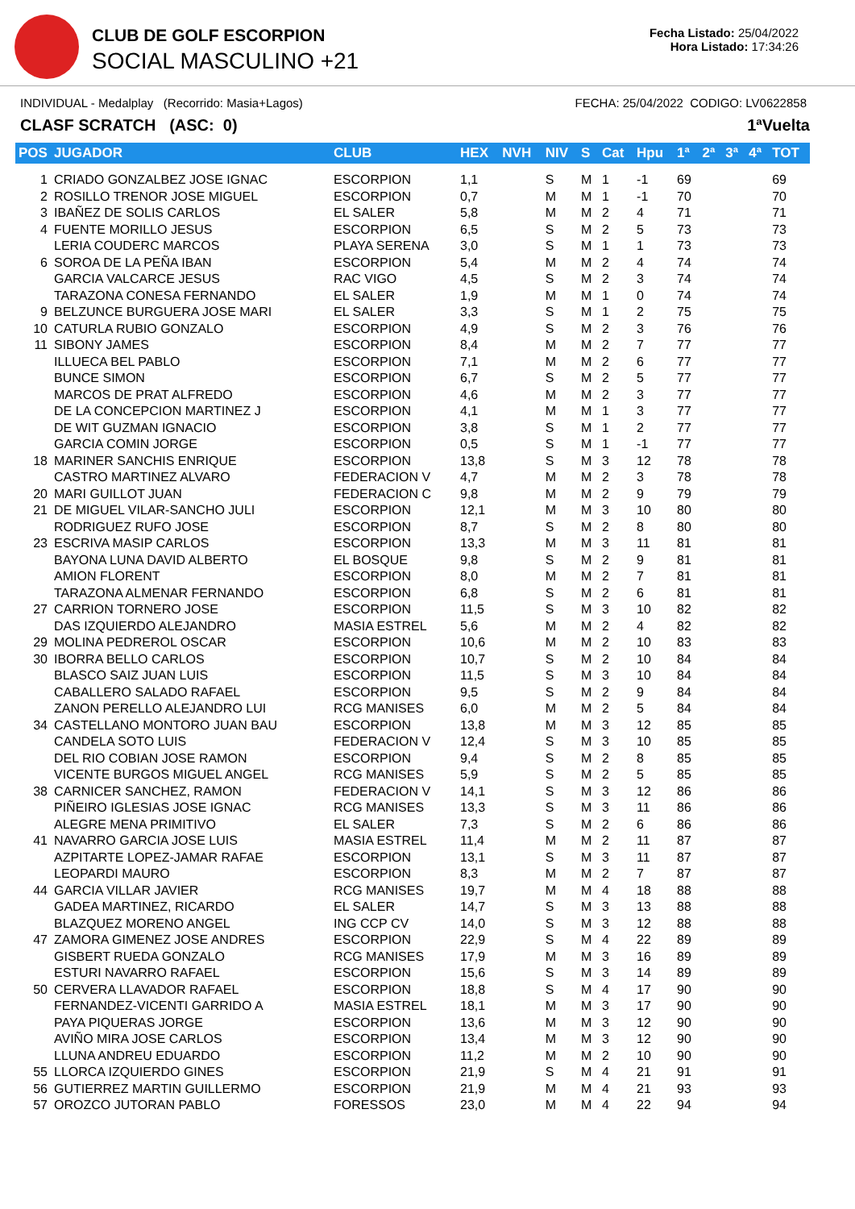CLUB DE GOLF ESCORPION
SOCIAL MASCULINO +21
Fecha Listado: 25/04/2022
Hora Listado: 17:34:26
INDIVIDUAL - Medalplay (Recorrido: Masia+Lagos) FECHA: 25/04/2022 CODIGO: LV0622858
CLASF SCRATCH (ASC: 0) 1ªVuelta
| POS | JUGADOR | CLUB | HEX | NVH | NIV | S | Cat | Hpu | 1ª | 2ª | 3ª | 4ª | TOT |
| --- | --- | --- | --- | --- | --- | --- | --- | --- | --- | --- | --- | --- | --- |
| 1 | CRIADO GONZALBEZ JOSE IGNAC | ESCORPION | 1,1 | | S | M | 1 | -1 | 69 | | | | 69 |
| 2 | ROSILLO TRENOR JOSE MIGUEL | ESCORPION | 0,7 | | M | M | 1 | -1 | 70 | | | | 70 |
| 3 | IBAÑEZ DE SOLIS CARLOS | EL SALER | 5,8 | | M | M | 2 | 4 | 71 | | | | 71 |
| 4 | FUENTE MORILLO JESUS | ESCORPION | 6,5 | | S | M | 2 | 5 | 73 | | | | 73 |
| | LERIA COUDERC MARCOS | PLAYA SERENA | 3,0 | | S | M | 1 | 1 | 73 | | | | 73 |
| 6 | SOROA DE LA PEÑA IBAN | ESCORPION | 5,4 | | M | M | 2 | 4 | 74 | | | | 74 |
| | GARCIA VALCARCE JESUS | RAC VIGO | 4,5 | | S | M | 2 | 3 | 74 | | | | 74 |
| | TARAZONA CONESA FERNANDO | EL SALER | 1,9 | | M | M | 1 | 0 | 74 | | | | 74 |
| 9 | BELZUNCE BURGUERA JOSE MARI | EL SALER | 3,3 | | S | M | 1 | 2 | 75 | | | | 75 |
| 10 | CATURLA RUBIO GONZALO | ESCORPION | 4,9 | | S | M | 2 | 3 | 76 | | | | 76 |
| 11 | SIBONY JAMES | ESCORPION | 8,4 | | M | M | 2 | 7 | 77 | | | | 77 |
| | ILLUECA BEL PABLO | ESCORPION | 7,1 | | M | M | 2 | 6 | 77 | | | | 77 |
| | BUNCE SIMON | ESCORPION | 6,7 | | S | M | 2 | 5 | 77 | | | | 77 |
| | MARCOS DE PRAT ALFREDO | ESCORPION | 4,6 | | M | M | 2 | 3 | 77 | | | | 77 |
| | DE LA CONCEPCION MARTINEZ J | ESCORPION | 4,1 | | M | M | 1 | 3 | 77 | | | | 77 |
| | DE WIT GUZMAN IGNACIO | ESCORPION | 3,8 | | S | M | 1 | 2 | 77 | | | | 77 |
| | GARCIA COMIN JORGE | ESCORPION | 0,5 | | S | M | 1 | -1 | 77 | | | | 77 |
| 18 | MARINER SANCHIS ENRIQUE | ESCORPION | 13,8 | | S | M | 3 | 12 | 78 | | | | 78 |
| | CASTRO MARTINEZ ALVARO | FEDERACION V | 4,7 | | M | M | 2 | 3 | 78 | | | | 78 |
| 20 | MARI GUILLOT JUAN | FEDERACION C | 9,8 | | M | M | 2 | 9 | 79 | | | | 79 |
| 21 | DE MIGUEL VILAR-SANCHO JULI | ESCORPION | 12,1 | | M | M | 3 | 10 | 80 | | | | 80 |
| | RODRIGUEZ RUFO JOSE | ESCORPION | 8,7 | | S | M | 2 | 8 | 80 | | | | 80 |
| 23 | ESCRIVA MASIP CARLOS | ESCORPION | 13,3 | | M | M | 3 | 11 | 81 | | | | 81 |
| | BAYONA LUNA DAVID ALBERTO | EL BOSQUE | 9,8 | | S | M | 2 | 9 | 81 | | | | 81 |
| | AMION FLORENT | ESCORPION | 8,0 | | M | M | 2 | 7 | 81 | | | | 81 |
| | TARAZONA ALMENAR FERNANDO | ESCORPION | 6,8 | | S | M | 2 | 6 | 81 | | | | 81 |
| 27 | CARRION TORNERO JOSE | ESCORPION | 11,5 | | S | M | 3 | 10 | 82 | | | | 82 |
| | DAS IZQUIERDO ALEJANDRO | MASIA ESTREL | 5,6 | | M | M | 2 | 4 | 82 | | | | 82 |
| 29 | MOLINA PEDREROL OSCAR | ESCORPION | 10,6 | | M | M | 2 | 10 | 83 | | | | 83 |
| 30 | IBORRA BELLO CARLOS | ESCORPION | 10,7 | | S | M | 2 | 10 | 84 | | | | 84 |
| | BLASCO SAIZ JUAN LUIS | ESCORPION | 11,5 | | S | M | 3 | 10 | 84 | | | | 84 |
| | CABALLERO SALADO RAFAEL | ESCORPION | 9,5 | | S | M | 2 | 9 | 84 | | | | 84 |
| | ZANON PERELLO ALEJANDRO LUI | RCG MANISES | 6,0 | | M | M | 2 | 5 | 84 | | | | 84 |
| 34 | CASTELLANO MONTORO JUAN BAU | ESCORPION | 13,8 | | M | M | 3 | 12 | 85 | | | | 85 |
| | CANDELA SOTO LUIS | FEDERACION V | 12,4 | | S | M | 3 | 10 | 85 | | | | 85 |
| | DEL RIO COBIAN JOSE RAMON | ESCORPION | 9,4 | | S | M | 2 | 8 | 85 | | | | 85 |
| | VICENTE BURGOS MIGUEL ANGEL | RCG MANISES | 5,9 | | S | M | 2 | 5 | 85 | | | | 85 |
| 38 | CARNICER SANCHEZ, RAMON | FEDERACION V | 14,1 | | S | M | 3 | 12 | 86 | | | | 86 |
| | PIÑEIRO IGLESIAS JOSE IGNAC | RCG MANISES | 13,3 | | S | M | 3 | 11 | 86 | | | | 86 |
| | ALEGRE MENA PRIMITIVO | EL SALER | 7,3 | | S | M | 2 | 6 | 86 | | | | 86 |
| 41 | NAVARRO GARCIA JOSE LUIS | MASIA ESTREL | 11,4 | | M | M | 2 | 11 | 87 | | | | 87 |
| | AZPITARTE LOPEZ-JAMAR RAFAE | ESCORPION | 13,1 | | S | M | 3 | 11 | 87 | | | | 87 |
| | LEOPARDI MAURO | ESCORPION | 8,3 | | M | M | 2 | 7 | 87 | | | | 87 |
| 44 | GARCIA VILLAR JAVIER | RCG MANISES | 19,7 | | M | M | 4 | 18 | 88 | | | | 88 |
| | GADEA MARTINEZ, RICARDO | EL SALER | 14,7 | | S | M | 3 | 13 | 88 | | | | 88 |
| | BLAZQUEZ MORENO ANGEL | ING CCP CV | 14,0 | | S | M | 3 | 12 | 88 | | | | 88 |
| 47 | ZAMORA GIMENEZ JOSE ANDRES | ESCORPION | 22,9 | | S | M | 4 | 22 | 89 | | | | 89 |
| | GISBERT RUEDA GONZALO | RCG MANISES | 17,9 | | M | M | 3 | 16 | 89 | | | | 89 |
| | ESTURI NAVARRO RAFAEL | ESCORPION | 15,6 | | S | M | 3 | 14 | 89 | | | | 89 |
| 50 | CERVERA LLAVADOR RAFAEL | ESCORPION | 18,8 | | S | M | 4 | 17 | 90 | | | | 90 |
| | FERNANDEZ-VICENTI GARRIDO A | MASIA ESTREL | 18,1 | | M | M | 3 | 17 | 90 | | | | 90 |
| | PAYA PIQUERAS JORGE | ESCORPION | 13,6 | | M | M | 3 | 12 | 90 | | | | 90 |
| | AVIÑO MIRA JOSE CARLOS | ESCORPION | 13,4 | | M | M | 3 | 12 | 90 | | | | 90 |
| | LLUNA ANDREU EDUARDO | ESCORPION | 11,2 | | M | M | 2 | 10 | 90 | | | | 90 |
| 55 | LLORCA IZQUIERDO GINES | ESCORPION | 21,9 | | S | M | 4 | 21 | 91 | | | | 91 |
| 56 | GUTIERREZ MARTIN GUILLERMO | ESCORPION | 21,9 | | M | M | 4 | 21 | 93 | | | | 93 |
| 57 | OROZCO JUTORAN PABLO | FORESSOS | 23,0 | | M | M | 4 | 22 | 94 | | | | 94 |